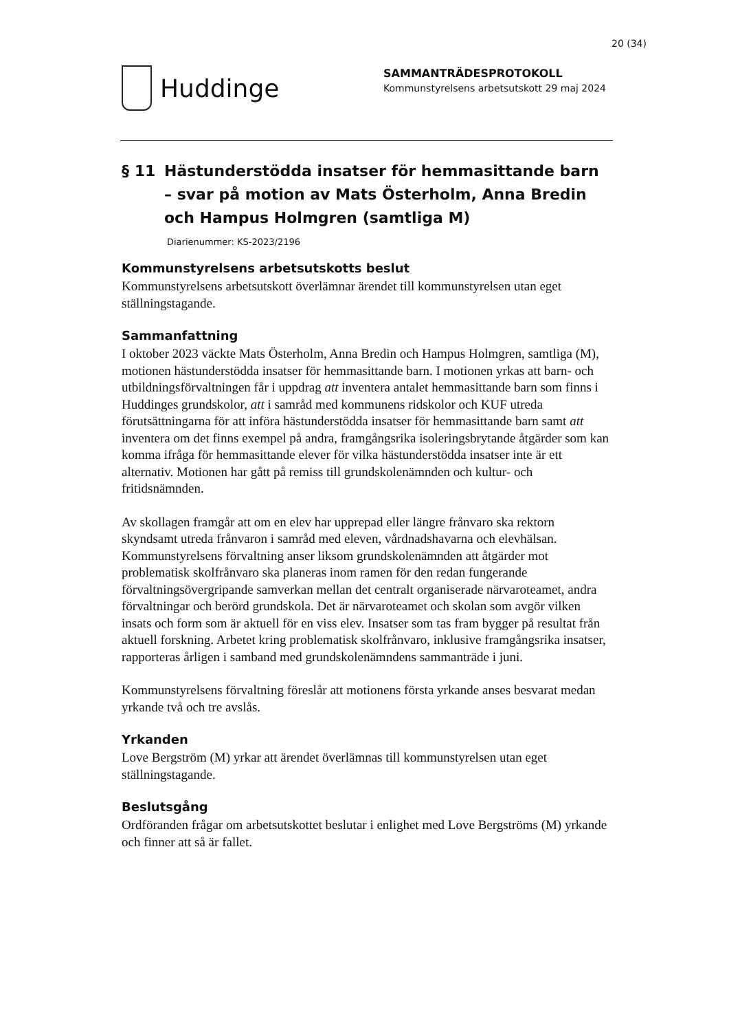20 (34)
Huddinge
SAMMANTRÄDESPROTOKOLL
Kommunstyrelsens arbetsutskott 29 maj 2024
§ 11 Hästunderstödda insatser för hemmasittande barn – svar på motion av Mats Österholm, Anna Bredin och Hampus Holmgren (samtliga M)
Diarienummer: KS-2023/2196
Kommunstyrelsens arbetsutskotts beslut
Kommunstyrelsens arbetsutskott överlämnar ärendet till kommunstyrelsen utan eget ställningstagande.
Sammanfattning
I oktober 2023 väckte Mats Österholm, Anna Bredin och Hampus Holmgren, samtliga (M), motionen hästunderstödda insatser för hemmasittande barn. I motionen yrkas att barn- och utbildningsförvaltningen får i uppdrag att inventera antalet hemmasittande barn som finns i Huddinges grundskolor, att i samråd med kommunens ridskolor och KUF utreda förutsättningarna för att införa hästunderstödda insatser för hemmasittande barn samt att inventera om det finns exempel på andra, framgångsrika isoleringsbrytande åtgärder som kan komma ifråga för hemmasittande elever för vilka hästunderstödda insatser inte är ett alternativ. Motionen har gått på remiss till grundskolenämnden och kultur- och fritidsnämnden.
Av skollagen framgår att om en elev har upprepad eller längre frånvaro ska rektorn skyndsamt utreda frånvaron i samråd med eleven, vårdnadshavarna och elevhälsan. Kommunstyrelsens förvaltning anser liksom grundskolenämnden att åtgärder mot problematisk skolfrånvaro ska planeras inom ramen för den redan fungerande förvaltningsövergripande samverkan mellan det centralt organiserade närvaroteamet, andra förvaltningar och berörd grundskola. Det är närvaroteamet och skolan som avgör vilken insats och form som är aktuell för en viss elev. Insatser som tas fram bygger på resultat från aktuell forskning. Arbetet kring problematisk skolfrånvaro, inklusive framgångsrika insatser, rapporteras årligen i samband med grundskolenämndens sammanträde i juni.
Kommunstyrelsens förvaltning föreslår att motionens första yrkande anses besvarat medan yrkande två och tre avslås.
Yrkanden
Love Bergström (M) yrkar att ärendet överlämnas till kommunstyrelsen utan eget ställningstagande.
Beslutsgång
Ordföranden frågar om arbetsutskottet beslutar i enlighet med Love Bergströms (M) yrkande och finner att så är fallet.